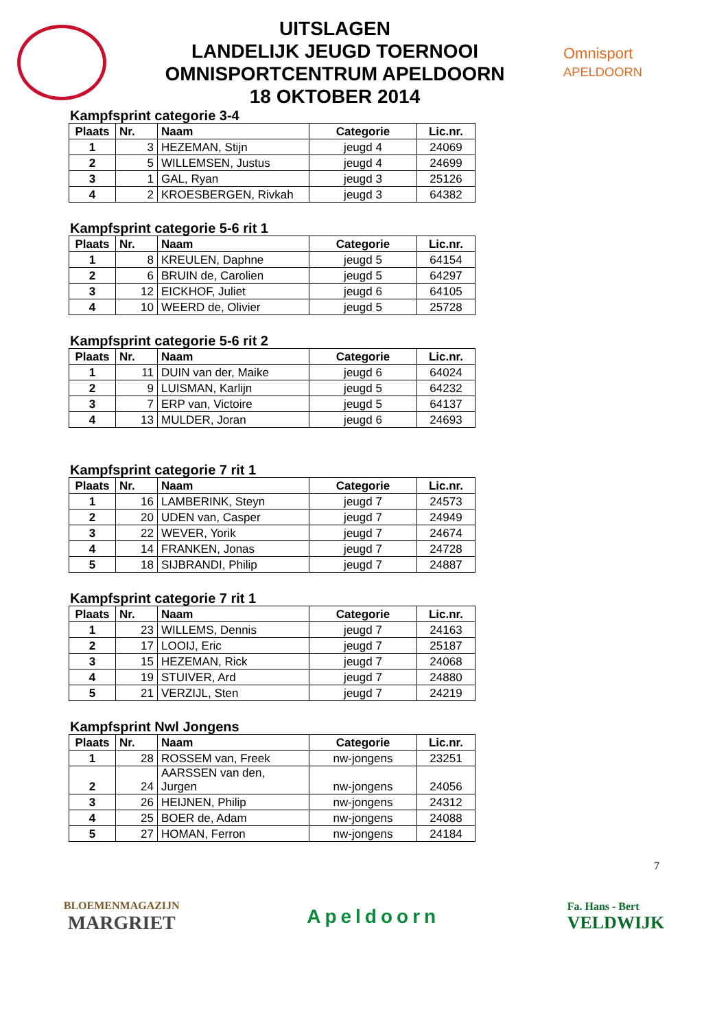UITSLAGEN
LANDELIJK JEUGD TOERNOOI
OMNISPORTCENTRUM APELDOORN
18 OKTOBER 2014
Omnisport
APELDOORN
Kampfsprint categorie 3-4
| Plaats | Nr. | Naam | Categorie | Lic.nr. |
| --- | --- | --- | --- | --- |
| 1 | 3 | HEZEMAN, Stijn | jeugd 4 | 24069 |
| 2 | 5 | WILLEMSEN, Justus | jeugd 4 | 24699 |
| 3 | 1 | GAL, Ryan | jeugd 3 | 25126 |
| 4 | 2 | KROESBERGEN, Rivkah | jeugd 3 | 64382 |
Kampfsprint categorie 5-6 rit 1
| Plaats | Nr. | Naam | Categorie | Lic.nr. |
| --- | --- | --- | --- | --- |
| 1 | 8 | KREULEN, Daphne | jeugd 5 | 64154 |
| 2 | 6 | BRUIN de, Carolien | jeugd 5 | 64297 |
| 3 | 12 | EICKHOF, Juliet | jeugd 6 | 64105 |
| 4 | 10 | WEERD de, Olivier | jeugd 5 | 25728 |
Kampfsprint categorie 5-6 rit 2
| Plaats | Nr. | Naam | Categorie | Lic.nr. |
| --- | --- | --- | --- | --- |
| 1 | 11 | DUIN van der, Maike | jeugd 6 | 64024 |
| 2 | 9 | LUISMAN, Karlijn | jeugd 5 | 64232 |
| 3 | 7 | ERP van, Victoire | jeugd 5 | 64137 |
| 4 | 13 | MULDER, Joran | jeugd 6 | 24693 |
Kampfsprint categorie 7 rit 1
| Plaats | Nr. | Naam | Categorie | Lic.nr. |
| --- | --- | --- | --- | --- |
| 1 | 16 | LAMBERINK, Steyn | jeugd 7 | 24573 |
| 2 | 20 | UDEN van, Casper | jeugd 7 | 24949 |
| 3 | 22 | WEVER, Yorik | jeugd 7 | 24674 |
| 4 | 14 | FRANKEN, Jonas | jeugd 7 | 24728 |
| 5 | 18 | SIJBRANDI, Philip | jeugd 7 | 24887 |
Kampfsprint categorie 7 rit 1
| Plaats | Nr. | Naam | Categorie | Lic.nr. |
| --- | --- | --- | --- | --- |
| 1 | 23 | WILLEMS, Dennis | jeugd 7 | 24163 |
| 2 | 17 | LOOIJ, Eric | jeugd 7 | 25187 |
| 3 | 15 | HEZEMAN, Rick | jeugd 7 | 24068 |
| 4 | 19 | STUIVER, Ard | jeugd 7 | 24880 |
| 5 | 21 | VERZIJL, Sten | jeugd 7 | 24219 |
Kampfsprint Nwl Jongens
| Plaats | Nr. | Naam | Categorie | Lic.nr. |
| --- | --- | --- | --- | --- |
| 1 | 28 | ROSSEM van, Freek | nw-jongens | 23251 |
| 2 | 24 | AARSSEN van den, Jurgen | nw-jongens | 24056 |
| 3 | 26 | HEIJNEN, Philip | nw-jongens | 24312 |
| 4 | 25 | BOER de, Adam | nw-jongens | 24088 |
| 5 | 27 | HOMAN, Ferron | nw-jongens | 24184 |
7
BLOEMENMAGAZIJN
MARGRIET
Apeldoorn
Fa. Hans - Bert
VELDWIJK